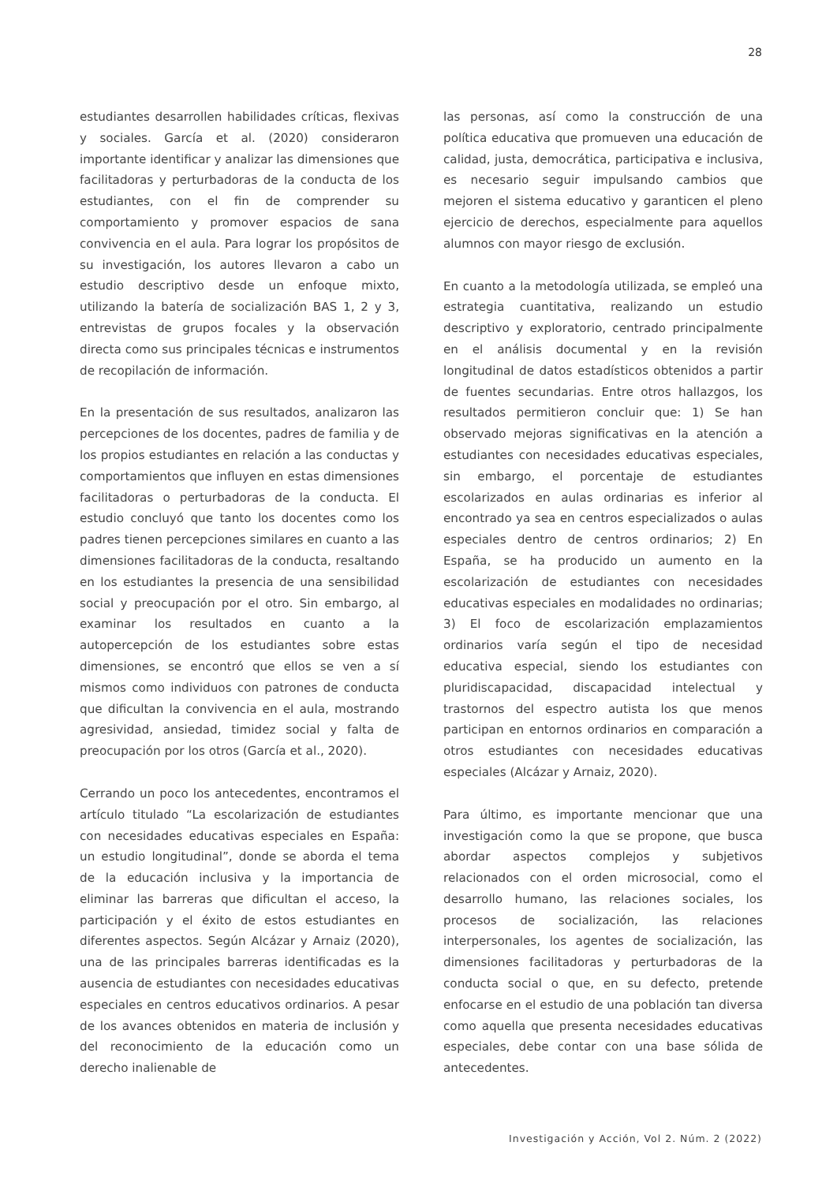28
estudiantes desarrollen habilidades críticas, flexivas y sociales. García et al. (2020) consideraron importante identificar y analizar las dimensiones que facilitadoras y perturbadoras de la conducta de los estudiantes, con el fin de comprender su comportamiento y promover espacios de sana convivencia en el aula. Para lograr los propósitos de su investigación, los autores llevaron a cabo un estudio descriptivo desde un enfoque mixto, utilizando la batería de socialización BAS 1, 2 y 3, entrevistas de grupos focales y la observación directa como sus principales técnicas e instrumentos de recopilación de información.
En la presentación de sus resultados, analizaron las percepciones de los docentes, padres de familia y de los propios estudiantes en relación a las conductas y comportamientos que influyen en estas dimensiones facilitadoras o perturbadoras de la conducta. El estudio concluyó que tanto los docentes como los padres tienen percepciones similares en cuanto a las dimensiones facilitadoras de la conducta, resaltando en los estudiantes la presencia de una sensibilidad social y preocupación por el otro. Sin embargo, al examinar los resultados en cuanto a la autopercepción de los estudiantes sobre estas dimensiones, se encontró que ellos se ven a sí mismos como individuos con patrones de conducta que dificultan la convivencia en el aula, mostrando agresividad, ansiedad, timidez social y falta de preocupación por los otros (García et al., 2020).
Cerrando un poco los antecedentes, encontramos el artículo titulado “La escolarización de estudiantes con necesidades educativas especiales en España: un estudio longitudinal”, donde se aborda el tema de la educación inclusiva y la importancia de eliminar las barreras que dificultan el acceso, la participación y el éxito de estos estudiantes en diferentes aspectos. Según Alcázar y Arnaiz (2020), una de las principales barreras identificadas es la ausencia de estudiantes con necesidades educativas especiales en centros educativos ordinarios. A pesar de los avances obtenidos en materia de inclusión y del reconocimiento de la educación como un derecho inalienable de
las personas, así como la construcción de una política educativa que promueven una educación de calidad, justa, democrática, participativa e inclusiva, es necesario seguir impulsando cambios que mejoren el sistema educativo y garanticen el pleno ejercicio de derechos, especialmente para aquellos alumnos con mayor riesgo de exclusión.
En cuanto a la metodología utilizada, se empleó una estrategia cuantitativa, realizando un estudio descriptivo y exploratorio, centrado principalmente en el análisis documental y en la revisión longitudinal de datos estadísticos obtenidos a partir de fuentes secundarias. Entre otros hallazgos, los resultados permitieron concluir que: 1) Se han observado mejoras significativas en la atención a estudiantes con necesidades educativas especiales, sin embargo, el porcentaje de estudiantes escolarizados en aulas ordinarias es inferior al encontrado ya sea en centros especializados o aulas especiales dentro de centros ordinarios; 2) En España, se ha producido un aumento en la escolarización de estudiantes con necesidades educativas especiales en modalidades no ordinarias; 3) El foco de escolarización emplazamientos ordinarios varía según el tipo de necesidad educativa especial, siendo los estudiantes con pluridiscapacidad, discapacidad intelectual y trastornos del espectro autista los que menos participan en entornos ordinarios en comparación a otros estudiantes con necesidades educativas especiales (Alcázar y Arnaiz, 2020).
Para último, es importante mencionar que una investigación como la que se propone, que busca abordar aspectos complejos y subjetivos relacionados con el orden microsocial, como el desarrollo humano, las relaciones sociales, los procesos de socialización, las relaciones interpersonales, los agentes de socialización, las dimensiones facilitadoras y perturbadoras de la conducta social o que, en su defecto, pretende enfocarse en el estudio de una población tan diversa como aquella que presenta necesidades educativas especiales, debe contar con una base sólida de antecedentes.
Investigación y Acción, Vol 2. Núm. 2 (2022)